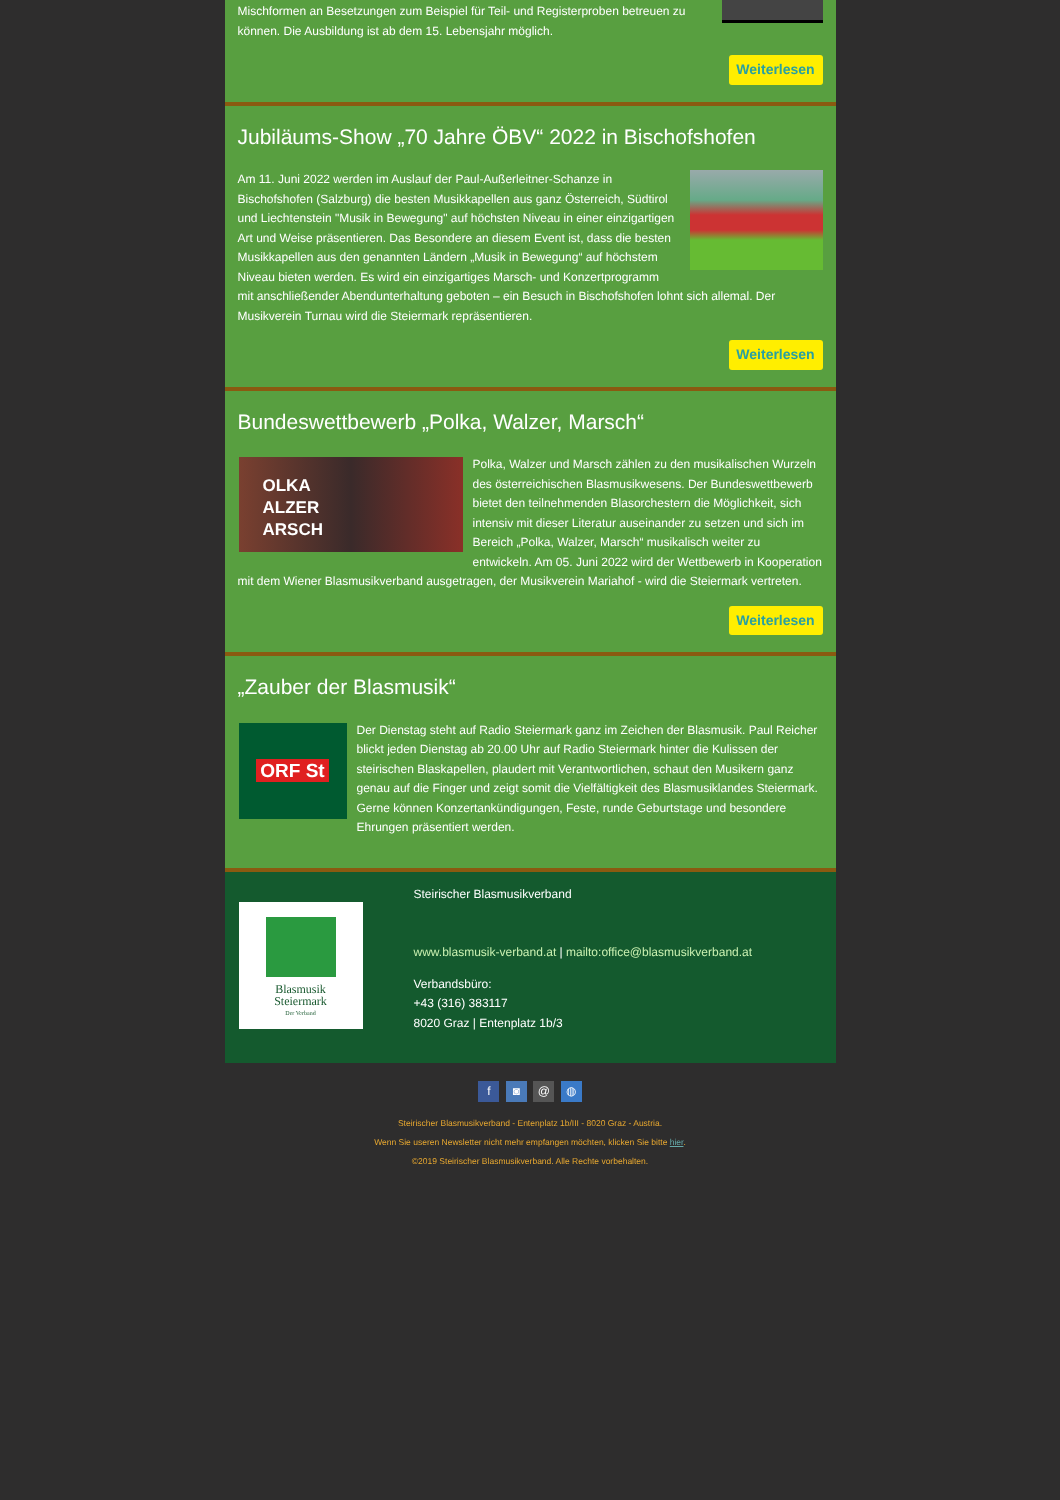Mischformen an Besetzungen zum Beispiel für Teil- und Registerproben betreuen zu können. Die Ausbildung ist ab dem 15. Lebensjahr möglich.
Weiterlesen
Jubiläums-Show „70 Jahre ÖBV“ 2022 in Bischofshofen
Am 11. Juni 2022 werden im Auslauf der Paul-Außerleitner-Schanze in Bischofshofen (Salzburg) die besten Musikkapellen aus ganz Österreich, Südtirol und Liechtenstein "Musik in Bewegung" auf höchsten Niveau in einer einzigartigen Art und Weise präsentieren. Das Besondere an diesem Event ist, dass die besten Musikkapellen aus den genannten Ländern „Musik in Bewegung“ auf höchstem Niveau bieten werden. Es wird ein einzigartiges Marsch- und Konzertprogramm mit anschließender Abendunterhaltung geboten – ein Besuch in Bischofshofen lohnt sich allemal. Der Musikverein Turnau wird die Steiermark repräsentieren.
Weiterlesen
Bundeswettbewerb „Polka, Walzer, Marsch“
OLKA
ALZER
ARSCH
Polka, Walzer und Marsch zählen zu den musikalischen Wurzeln des österreichischen Blasmusikwesens. Der Bundeswettbewerb bietet den teilnehmenden Blasorchestern die Möglichkeit, sich intensiv mit dieser Literatur auseinander zu setzen und sich im Bereich „Polka, Walzer, Marsch“ musikalisch weiter zu entwickeln. Am 05. Juni 2022 wird der Wettbewerb in Kooperation mit dem Wiener Blasmusikverband ausgetragen, der Musikverein Mariahof - wird die Steiermark vertreten.
Weiterlesen
„Zauber der Blasmusik“
ORF St
Der Dienstag steht auf Radio Steiermark ganz im Zeichen der Blasmusik. Paul Reicher blickt jeden Dienstag ab 20.00 Uhr auf Radio Steiermark hinter die Kulissen der steirischen Blaskapellen, plaudert mit Verantwortlichen, schaut den Musikern ganz genau auf die Finger und zeigt somit die Vielfältigkeit des Blasmusiklandes Steiermark. Gerne können Konzertankündigungen, Feste, runde Geburtstage und besondere Ehrungen präsentiert werden.
Blasmusik
Steiermark
Der Verband
Steirischer Blasmusikverband
www.blasmusik-verband.at | mailto:office@blasmusikverband.at
Verbandsbüro:
+43 (316) 383117
8020 Graz | Entenplatz 1b/3
f ◙ @ ◍
Steirischer Blasmusikverband - Entenplatz 1b/III - 8020 Graz - Austria.
Wenn Sie useren Newsletter nicht mehr empfangen möchten, klicken Sie bitte hier.
©2019 Steirischer Blasmusikverband. Alle Rechte vorbehalten.